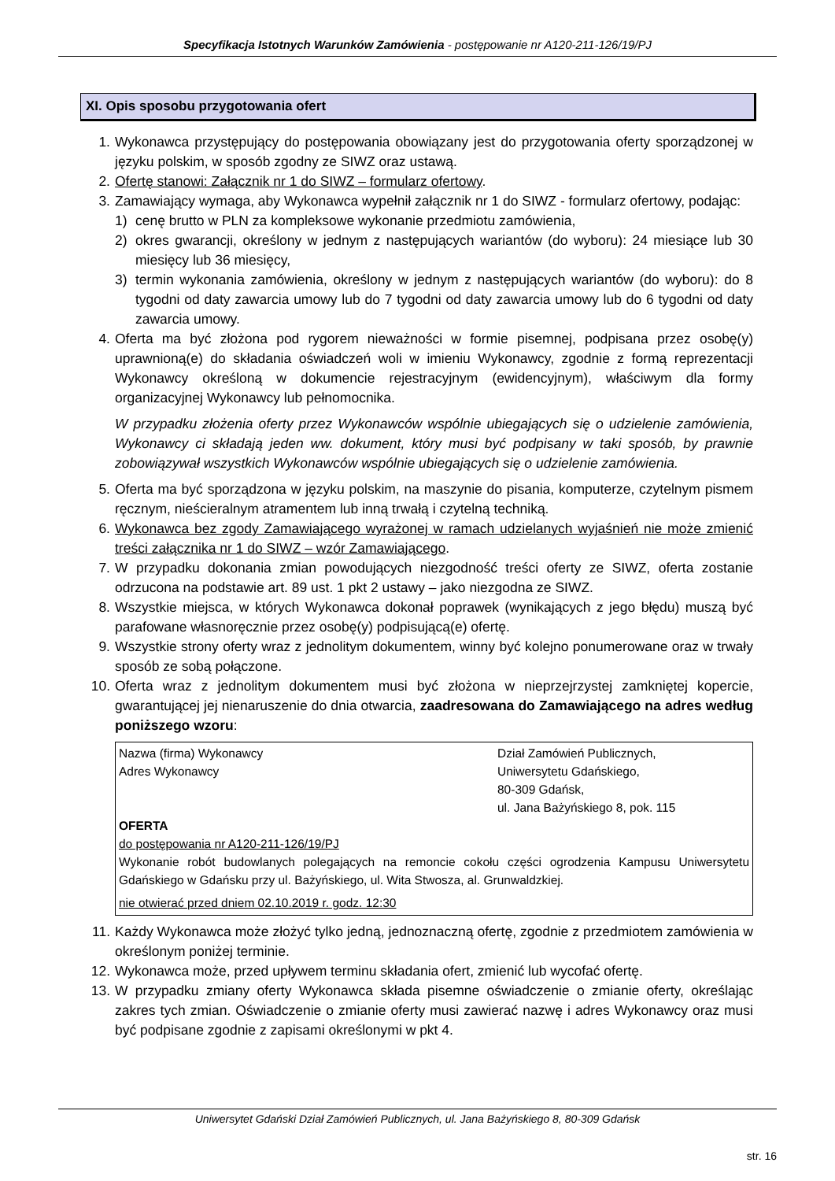Specyfikacja Istotnych Warunków Zamówienia - postępowanie nr A120-211-126/19/PJ
XI. Opis sposobu przygotowania ofert
1. Wykonawca przystępujący do postępowania obowiązany jest do przygotowania oferty sporządzonej w języku polskim, w sposób zgodny ze SIWZ oraz ustawą.
2. Ofertę stanowi: Załącznik nr 1 do SIWZ – formularz ofertowy.
3. Zamawiający wymaga, aby Wykonawca wypełnił załącznik nr 1 do SIWZ - formularz ofertowy, podając:
1) cenę brutto w PLN za kompleksowe wykonanie przedmiotu zamówienia,
2) okres gwarancji, określony w jednym z następujących wariantów (do wyboru): 24 miesiące lub 30 miesięcy lub 36 miesięcy,
3) termin wykonania zamówienia, określony w jednym z następujących wariantów (do wyboru): do 8 tygodni od daty zawarcia umowy lub do 7 tygodni od daty zawarcia umowy lub do 6 tygodni od daty zawarcia umowy.
4. Oferta ma być złożona pod rygorem nieważności w formie pisemnej, podpisana przez osobę(y) uprawnioną(e) do składania oświadczeń woli w imieniu Wykonawcy, zgodnie z formą reprezentacji Wykonawcy określoną w dokumencie rejestracyjnym (ewidencyjnym), właściwym dla formy organizacyjnej Wykonawcy lub pełnomocnika.
W przypadku złożenia oferty przez Wykonawców wspólnie ubiegających się o udzielenie zamówienia, Wykonawcy ci składają jeden ww. dokument, który musi być podpisany w taki sposób, by prawnie zobowiązywał wszystkich Wykonawców wspólnie ubiegających się o udzielenie zamówienia.
5. Oferta ma być sporządzona w języku polskim, na maszynie do pisania, komputerze, czytelnym pismem ręcznym, nieścieralnym atramentem lub inną trwałą i czytelną techniką.
6. Wykonawca bez zgody Zamawiającego wyrażonej w ramach udzielanych wyjaśnień nie może zmienić treści załącznika nr 1 do SIWZ – wzór Zamawiającego.
7. W przypadku dokonania zmian powodujących niezgodność treści oferty ze SIWZ, oferta zostanie odrzucona na podstawie art. 89 ust. 1 pkt 2 ustawy – jako niezgodna ze SIWZ.
8. Wszystkie miejsca, w których Wykonawca dokonał poprawek (wynikających z jego błędu) muszą być parafowane własnoręcznie przez osobę(y) podpisującą(e) ofertę.
9. Wszystkie strony oferty wraz z jednolitym dokumentem, winny być kolejno ponumerowane oraz w trwały sposób ze sobą połączone.
10. Oferta wraz z jednolitym dokumentem musi być złożona w nieprzejrzystej zamkniętej kopercie, gwarantującej jej nienaruszenie do dnia otwarcia, zaadresowana do Zamawiającego na adres według poniższego wzoru:
Nazwa (firma) Wykonawcy
Adres Wykonawcy
Dział Zamówień Publicznych,
Uniwersytetu Gdańskiego,
80-309 Gdańsk,
ul. Jana Bażyńskiego 8, pok. 115
OFERTA
do postępowania nr A120-211-126/19/PJ
Wykonanie robót budowlanych polegających na remoncie cokołu części ogrodzenia Kampusu Uniwersytetu Gdańskiego w Gdańsku przy ul. Bażyńskiego, ul. Wita Stwosza, al. Grunwaldzkiej.
nie otwierać przed dniem 02.10.2019 r. godz. 12:30
11. Każdy Wykonawca może złożyć tylko jedną, jednoznaczną ofertę, zgodnie z przedmiotem zamówienia w określonym poniżej terminie.
12. Wykonawca może, przed upływem terminu składania ofert, zmienić lub wycofać ofertę.
13. W przypadku zmiany oferty Wykonawca składa pisemne oświadczenie o zmianie oferty, określając zakres tych zmian. Oświadczenie o zmianie oferty musi zawierać nazwę i adres Wykonawcy oraz musi być podpisane zgodnie z zapisami określonymi w pkt 4.
Uniwersytet Gdański Dział Zamówień Publicznych, ul. Jana Bażyńskiego 8, 80-309 Gdańsk
str. 16